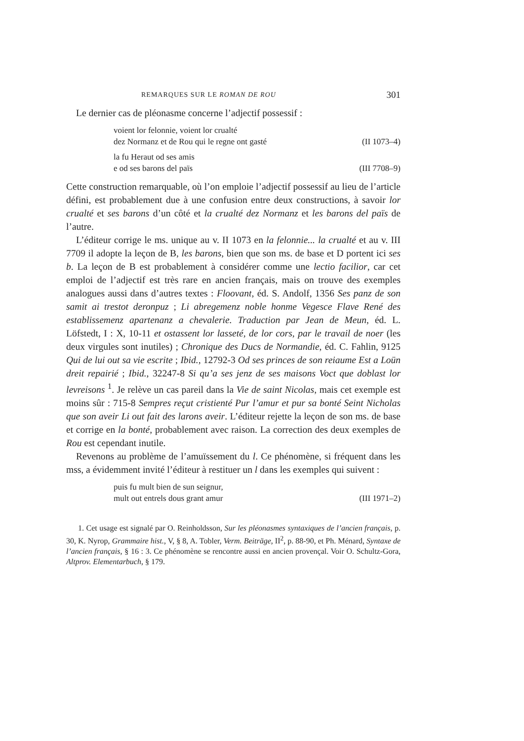REMARQUES SUR LE ROMAN DE ROU 301
Le dernier cas de pléonasme concerne l’adjectif possessif :
voient lor felonnie, voient lor crualté
dez Normanz et de Rou qui le regne ont gasté (II 1073–4)
la fu Heraut od ses amis
e od ses barons del païs (III 7708–9)
Cette construction remarquable, où l’on emploie l’adjectif possessif au lieu de l’article défini, est probablement due à une confusion entre deux constructions, à savoir lor crualté et ses barons d’un côté et la crualté dez Normanz et les barons del païs de l’autre.
L’éditeur corrige le ms. unique au v. II 1073 en la felonnie... la crualté et au v. III 7709 il adopte la leçon de B, les barons, bien que son ms. de base et D portent ici ses b. La leçon de B est probablement à considérer comme une lectio facilior, car cet emploi de l’adjectif est très rare en ancien français, mais on trouve des exemples analogues aussi dans d’autres textes : Floovant, éd. S. Andolf, 1356 Ses panz de son samit ai trestot deronpuz ; Li abregemenz noble honme Vegesce Flave René des establissemenz apartenanz a chevalerie. Traduction par Jean de Meun, éd. L. Löfstedt, I : X, 10-11 et ostassent lor lasseté, de lor cors, par le travail de noer (les deux virgules sont inutiles) ; Chronique des Ducs de Normandie, éd. C. Fahlin, 9125 Qui de lui out sa vie escrite ; Ibid., 12792-3 Od ses princes de son reiaume Est a Loün dreit repairié ; Ibid., 32247-8 Si qu’a ses jenz de ses maisons Voct que doblast lor levreisons <sup>1</sup>. Je relève un cas pareil dans la Vie de saint Nicolas, mais cet exemple est moins sûr : 715-8 Sempres reçut cristienté Pur l’amur et pur sa bonté Seint Nicholas que son aveir Li out fait des larons aveir. L’éditeur rejette la leçon de son ms. de base et corrige en la bonté, probablement avec raison. La correction des deux exemples de Rou est cependant inutile.
Revenons au problème de l’amuïssement du l. Ce phénomène, si fréquent dans les mss, a évidemment invité l’éditeur à restituer un l dans les exemples qui suivent :
puis fu mult bien de sun seignur,
mult out entrels dous grant amur (III 1971–2)
1. Cet usage est signalé par O. Reinholdsson, Sur les pléonasmes syntaxiques de l’ancien français, p. 30, K. Nyrop, Grammaire hist., V, § 8, A. Tobler, Verm. Beiträge, II<sup>2</sup>, p. 88-90, et Ph. Ménard, Syntaxe de l’ancien français, § 16 : 3. Ce phénomène se rencontre aussi en ancien provençal. Voir O. Schultz-Gora, Altprov. Elementarbuch, § 179.